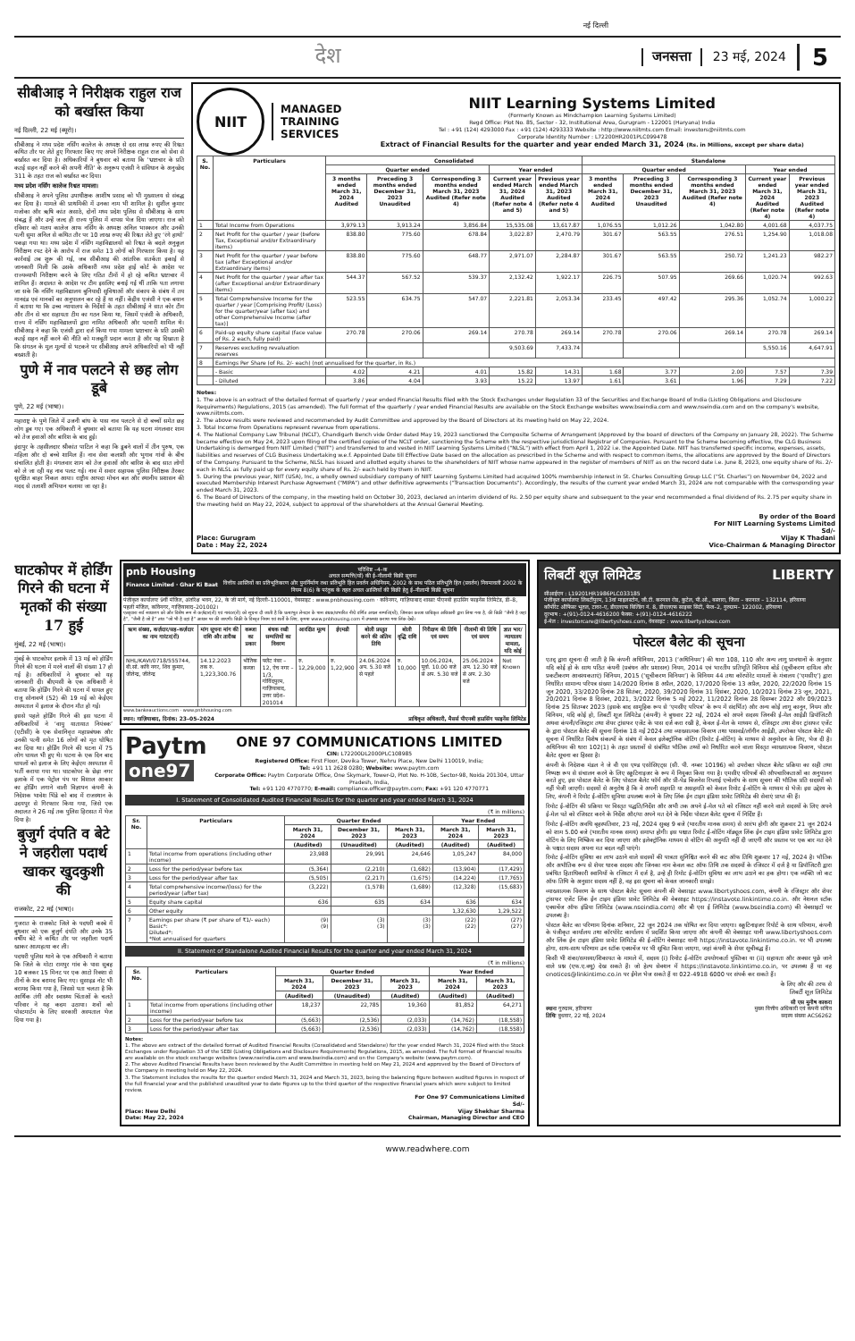नई दिल्ली
देश
जनसत्ता 23 मई, 2024
5
सीबीआइ ने निरीक्षक राहुल राज को बर्खास्त किया
नई दिल्ली, 22 मई (ब्यूरो)।
सीबीआइ ने मध्य प्रदेश नर्सिंग कालेज के अध्यक्ष से दस लाख रुपए की रिश्वत कथित तौर पर लेते हुए गिरफ्तार किए गए अपने निरीक्षक राहुल राज को सेवा से बर्खास्त कर दिया है। अधिकारियों ने बुधवार को बताया कि ‘भ्रष्टाचार के प्रति कतई सहन नहीं करने की अपनी नीति’ के अनुरूप एजंसी ने संविधान के अनुच्छेद 311 के तहत राज को बर्खास्त कर दिया।
मध्य प्रदेश नर्सिंग कालेज रिश्वत मामला।
सीबीआइ ने अपने पुलिस उपाधीक्षक आशीष प्रसाद को भी मुख्यालय से संबद्ध कर दिया है। मामले की प्राथमिकी में उनका नाम भी शामिल है। सुशील कुमार मजोका और ऋषि कांत असाठे, दोनों मध्य प्रदेश पुलिस से सीबीआइ के साथ संबद्ध हैं और उन्हें जल्द ही राज्य पुलिस में वापस भेज दिया जाएगा। राज को रविवार को मलय कालेज आफ नर्सिंग के अध्यक्ष अनिल भास्करन और उनकी पत्नी सुमा अनिल से कथित तौर पर 10 लाख रुपए की रिश्वत लेते हुए ‘रंगे हाथों’ पकड़ा गया था। मध्य प्रदेश में नर्सिंग महाविद्यालयों को रिश्वत के बदले अनुकूल निरीक्षण रपट देने के आरोप में राज समेत 13 लोगों को गिरफ्तार किया है। यह कार्रवाई तब शुरू की गई, जब सीबीआइ की आंतरिक सतर्कता इकाई से जानकारी मिली कि उसके अधिकारी मध्य प्रदेश हाई कोर्ट के आदेश पर राज्यव्यापी निरीक्षण करने के लिए गठित टीमों में हो रहे कथित भ्रष्टाचार में शामिल हैं। अदालत के आदेश पर टीम इसलिए बनाई गई थीं ताकि पता लगाया जा सके कि नर्सिंग महाविद्यालय बुनियादी सुविधाओं और संकाय के संबंध में तय मानदंड एवं मानकों का अनुपालन कर रहे हैं या नहीं। केंद्रीय एजंसी ने एक बयान में बताया था कि उच्च न्यायालय के निर्देशों के तहत सीबीआई ने सात कोर टीम और तीन से चार सहायता टीम का गठन किया था, जिसमें एजंसी के अधिकारी, राज्य में नर्सिंग महाविद्यालयों द्वारा नामित अधिकारी और पटवारी शामिल थे। सीबीआइ ने कहा कि एजंसी द्वारा दर्ज किया गया मामला भ्रष्टाचार के प्रति उसकी कतई सहन नहीं करने की नीति को मजबूती प्रदान करता है और यह दिखाता है कि संगठन के मूल मूल्यों से भटकने पर सीबीआइ अपने अधिकारियों को भी नहीं बख्शती है।
पुणे में नाव पलटने से छह लोग डूबे
पुणे, 22 मई (भाषा)।
महाराष्ट्र के पुणे जिले में उजनी बांध के पास नाव पलटने से दो बच्चों समेत छह लोग डूब गए। एक अधिकारी ने बुधवार को बताया कि यह घटना मंगलवार शाम को तेज हवाओं और बारिश के बाद हुई।
इंदापुर के तहसीलदार श्रीकांत पाटिल ने कहा कि डूबने वालों में तीन पुरुष, एक महिला और दो बच्चे शामिल हैं। नाव सेवा कलाशी और भुगाव गांवों के बीच संचालित होती है। मंगलवार शाम को तेज हवाओं और बारिश के बाद सात लोगों को ले जा रही यह नाव पलट गई। नाव में सवार सहायक पुलिस निरीक्षक तैरकर सुरक्षित बाहर निकल आया। राष्ट्रीय आपदा मोचन बल और स्थानीय प्रशासन की मदद से तलाशी अभियान चलाया जा रहा है।
NIIT
MANAGED
TRAINING
SERVICES
NIIT Learning Systems Limited
(Formerly Known as Mindchampion Learning Systems Limited)
Regd Office: Plot No. 85, Sector - 32, Institutional Area, Gurugram - 122001 (Haryana) India
Tel : +91 (124) 4293000 Fax : +91 (124) 4293333 Website : http://www.niitmts.com Email: investors@niitmts.com
Corporate Identity Number : L72200HR2001PLC099478
Extract of Financial Results for the quarter and year ended March 31, 2024 (Rs. in Millions, except per share data)
| S. No. | Particulars | Consolidated | | | | | Standalone | | | | |
| --- | --- | --- | --- | --- | --- | --- | --- | --- | --- | --- | --- |
| | | Quarter ended | | | Year ended | | Quarter ended | | | Year ended | |
| | | 3 months ended March 31, 2024 Audited | Preceding 3 months ended December 31, 2023 Unaudited | Corresponding 3 months ended March 31, 2023 Audited (Refer note 4) | Current year ended March 31, 2024 Audited (Refer note 4 and 5) | Previous year ended March 31, 2023 Audited (Refer note 4 and 5) | 3 months ended March 31, 2024 Audited | Preceding 3 months ended December 31, 2023 Unaudited | Corresponding 3 months ended March 31, 2023 Audited (Refer note 4) | Current year ended March 31, 2024 Audited (Refer note 4) | Previous year ended March 31, 2023 Audited (Refer note 4) |
| 1 | Total Income from Operations | 3,979.13 | 3,913.24 | 3,856.84 | 15,535.08 | 13,617.87 | 1,076.55 | 1,012.26 | 1,042.80 | 4,001.68 | 4,037.75 |
| 2 | Net Profit for the quarter / year (before Tax, Exceptional and/or Extraordinary items) | 838.80 | 775.60 | 678.84 | 3,022.87 | 2,470.79 | 301.67 | 563.55 | 276.51 | 1,254.90 | 1,018.08 |
| 3 | Net Profit for the quarter / year before tax (after Exceptional and/or Extraordinary items) | 838.80 | 775.60 | 648.77 | 2,971.07 | 2,284.87 | 301.67 | 563.55 | 250.72 | 1,241.23 | 982.27 |
| 4 | Net Profit for the quarter / year after tax (after Exceptional and/or Extraordinary items) | 544.37 | 567.52 | 539.37 | 2,132.42 | 1,922.17 | 226.75 | 507.95 | 269.66 | 1,020.74 | 992.63 |
| 5 | Total Comprehensive Income for the quarter / year [Comprising Profit/ (Loss) for the quarter/year (after tax) and other Comprehensive Income (after tax)] | 523.55 | 634.75 | 547.07 | 2,221.81 | 2,053.34 | 233.45 | 497.42 | 295.36 | 1,052.74 | 1,000.22 |
| 6 | Paid-up equity share capital (face value of Rs. 2 each, fully paid) | 270.78 | 270.06 | 269.14 | 270.78 | 269.14 | 270.78 | 270.06 | 269.14 | 270.78 | 269.14 |
| 7 | Reserves excluding revaluation reserves | | | | 9,503.69 | 7,433.74 | | | | 5,550.16 | 4,647.91 |
| 8 | Earnings Per Share (of Rs. 2/- each) (not annualised for the quarter, in Rs.) | | | | | | | | | | |
| | - Basic | 4.02 | 4.21 | 4.01 | 15.82 | 14.31 | 1.68 | 3.77 | 2.00 | 7.57 | 7.39 |
| | - Diluted | 3.86 | 4.04 | 3.93 | 15.22 | 13.97 | 1.61 | 3.61 | 1.96 | 7.29 | 7.22 |
Notes:
1. The above is an extract of the detailed format of quarterly / year ended Financial Results filed with the Stock Exchanges under Regulation 33 of the Securities and Exchange Board of India (Listing Obligations and Disclosure Requirements) Regulations, 2015 (as amended). The full format of the quarterly / year ended Financial Results are available on the Stock Exchange websites www.bseindia.com and www.nseindia.com and on the company's website, www.niitmts.com.
2. The above results were reviewed and recommended by Audit Committee and approved by the Board of Directors at its meeting held on May 22, 2024.
3. Total Income from Operations represent revenue from operations.
4. The National Company Law Tribunal (NCLT), Chandigarh Bench vide Order dated May 19, 2023 sanctioned the Composite Scheme of Arrangement (Approved by the board of directors of the Company on January 28, 2022). The Scheme became effective on May 24, 2023 upon filing of the certified copies of the NCLT order, sanctioning the Scheme with the respective jurisdictional Registrar of Companies. Pursuant to the Scheme becoming effective, the CLG Business Undertaking is demerged from NIIT Limited ("NIIT") and transferred to and vested in NIIT Learning Systems Limited ("NLSL") with effect from April 1, 2022 i.e. the Appointed Date. NIIT has transferred specific income, expenses, assets, liabilities and reserves of CLG Business Undertaking w.e.f. Appointed Date till Effective Date based on the allocation as prescribed in the Scheme and with respect to common items, the allocations are approved by the Board of Directors of the Company. Pursuant to the Scheme, NLSL has issued and allotted equity shares to the shareholders of NIIT whose name appeared in the register of members of NIIT as on the record date i.e. June 8, 2023, one equity share of Rs. 2/- each in NLSL as fully paid up for every equity share of Rs. 2/- each held by them in NIIT.
5. During the previous year, NIIT (USA), Inc, a wholly owned subsidiary company of NIIT Learning Systems Limited had acquired 100% membership interest in St. Charles Consulting Group LLC ("St. Charles") on November 04, 2022 and executed Membership Interest Purchase Agreement ("MIPA") and other definitive agreements ("Transaction Documents"). Accordingly, the results of the current year ended March 31, 2024 are not comparable with the corresponding year ended March 31, 2023.
6. The Board of Directors of the company, in the meeting held on October 30, 2023, declared an interim dividend of Rs. 2.50 per equity share and subsequent to the year end recommended a final dividend of Rs. 2.75 per equity share in the meeting held on May 22, 2024, subject to approval of the shareholders at the Annual General Meeting.
Place: Gurugram
Date : May 22, 2024
By order of the Board
For NIIT Learning Systems Limited
Sd/-
Vijay K Thadani
Vice-Chairman & Managing Director
घाटकोपर में होर्डिंग गिरने की घटना में मृतकों की संख्या 17 हुई
मुंबई, 22 मई (भाषा)।
मुंबई के घाटकोपर इलाके में 13 मई को होर्डिंग गिरने की घटना में मरने वालों की संख्या 17 हो गई है। अधिकारियों ने बुधवार को यह जानकारी दी। बीएमसी के एक अधिकारी ने बताया कि होर्डिंग गिरने की घटना में घायल हुए राजू सोनावणे (52) की 19 मई को केईएम अस्पताल में इलाज के दौरान मौत हो गई।
इससे पहले होर्डिंग गिरने की इस घटना में अधिकारियों ने ‘वायु यातायात नियंत्रक’ (एटीसी) के एक सेवानिवृत्त महाप्रबंधक और उनकी पत्नी समेत 16 लोगों को मृत घोषित कर दिया था। होर्डिंग गिरने की घटना में 75 लोग घायल भी हुए थे। घटना के एक दिन बाद घायलों को इलाज के लिए केईएम अस्पताल में भर्ती कराया गया था। घाटकोपर के छेड़ा नगर इलाके में एक पेट्रोल पंप पर विशाल आकार का होर्डिंग लगाने वाली विज्ञापन कंपनी के निदेशक भावेश भिंडे को बाद में राजस्थान के उदयपुर से गिरफ्तार किया गया, जिसे एक अदालत ने 26 मई तक पुलिस हिरासत में भेज दिया है।
बुजुर्ग दंपति व बेटे ने जहरीला पदार्थ खाकर खुदकुशी की
राजकोट, 22 मई (भाषा)।
गुजरात के राजकोट जिले के पदधरी कस्बे में बुधवार को एक बुजुर्ग दंपति और उनके 35 वर्षीय बेटे ने कथित तौर पर जहरीला पदार्थ खाकर आत्महत्या कर ली।
पदधरी पुलिस थाने के एक अधिकारी ने बताया कि जिले के मोटा रामपुर गांव के पास सुबह 10 बजकर 15 मिनट पर एक आटो रिक्शा से तीनों के शव बरामद किए गए। सुसाइड नोट भी बरामद किया गया है, जिससे पता चलता है कि आर्थिक तंगी और स्वास्थ्य चिंताओं के चलते परिवार ने यह कदम उठाया। शवों को पोस्टमार्टम के लिए सरकारी अस्पताल भेज दिया गया है।
pnb Housing
Finance Limited · Ghar Ki Baat
परिशिष्ट –4–क
अचल सम्पत्ति(यों) की ई–नीलामी बिक्री सूचना
वित्तीय आस्तियों का प्रतिभूतिकरण और पुनर्निर्माण तथा प्रतिभूति हित प्रवर्तन अधिनियम, 2002 के साथ पठित प्रतिभूति हित (प्रवर्तन) नियमावली 2002 के नियम 8(6) के परंतुक के तहत अचल आस्तियों की बिक्री हेतु ई–नीलामी बिक्री सूचना
पंजीकृत कार्यालयः 9वीं मंजिल, अंतरिक्ष भवन, 22, के जी मार्ग, नई दिल्ली–110001, वेबसाइट : www.pnbhousing.com · कविनगर, गाज़ियाबाद शाखाः पीएनबी हाउसिंग फाइनेंस लिमिटेड, डी–8, पहली मंजिल, कविनगर, गाज़ियाबाद–201002।
एतद्द्वारा सर्व साधारण को और विशेष रूप से कर्ज़दार(रों) एवं गारंटर(रों) को सूचना दी जाती है कि प्रत्याभूत लेनदार के पास बंधक/प्रभारित नीचे वर्णित अचल सम्पत्ति(यों), जिसका कब्जा प्राधिकृत अधिकारी द्वारा लिया गया है, की बिक्री “जैसी है जहां है”, “जैसी है जो है” तथा “जो भी है वहां है” आधार पर की जाएगी। बिक्री के विस्तृत नियम एवं शर्तों के लिए, कृपया www.pnbhousing.com में उपलब्ध कराया गया लिंक देखें।
| ऋण संख्या, कर्ज़दार/सह–कर्ज़दार का नाम गारंटर(रों) | मांग सूचना मांग की राशि और तारीख | कब्जा का प्रकार | बंधक रखी सम्पत्तियों का विवरण | आरक्षित मूल्य | ईएमडी | बोली प्रस्तुत करने की अंतिम तिथि | बोली वृद्धि राशि | निरीक्षण की तिथि एवं समय | नीलामी की तिथि एवं समय | ज्ञात भार/न्यायालय मामला, यदि कोई |
| --- | --- | --- | --- | --- | --- | --- | --- | --- | --- | --- |
| NHL/KAVI/0718/555744, बी.सो. कवि नगर, शिव कुमार, जीतेन्द्र, जीतेन्द्र | 14.12.2023 तक रु. 1,223,300.76 | भौतिक कब्जा | फ्लैट नंबर –12, ऐच नगर –1/3, गोविंदपुरम, गाज़ियाबाद, उत्तर प्रदेश–201014 | रु. 12,29,000 | रु. 1,22,900 | 24.06.2024 अप. 5.30 बजे से पहले | रु. 10,000 | 10.06.2024, पूर्वा. 10.00 बजे से अप. 5.30 बजे | 25.06.2024 अप. 12.30 बजे से अप. 2.30 बजे | Not Known |
www.bankeauctions.com · www.pnbhousing.com
स्थान: गाज़ियाबाद, दिनांक: 23–05–2024 प्राधिकृत अधिकारी, मैसर्स पीएनबी हाउसिंग फाइनेंस लिमिटेड
Paytm
one97
ONE 97 COMMUNICATIONS LIMITED
CIN: L72200DL2000PLC108985
Registered Office: First Floor, Devika Tower, Nehru Place, New Delhi 110019, India;
Tel: +91 11 2628 0280; Website: www.paytm.com
Corporate Office: Paytm Corporate Office, One Skymark, Tower-D, Plot No. H-10B, Sector-98, Noida 201304, Uttar Pradesh, India,
Tel: +91 120 4770770; E-mail: compliance.officer@paytm.com; Fax: +91 120 4770771
I. Statement of Consolidated Audited Financial Results for the quarter and year ended March 31, 2024
(₹ in millions)
| Sr. No. | Particulars | Quarter Ended | | | Year Ended | |
| --- | --- | --- | --- | --- | --- | --- |
| | | March 31, 2024 | December 31, 2023 | March 31, 2023 | March 31, 2024 | March 31, 2023 |
| | | (Audited) | (Unaudited) | (Audited) | (Audited) | (Audited) |
| 1 | Total income from operations (including other income) | 23,988 | 29,991 | 24,646 | 1,05,247 | 84,000 |
| 2 | Loss for the period/year before tax | (5,364) | (2,210) | (1,682) | (13,904) | (17,429) |
| 3 | Loss for the period/year after tax | (5,505) | (2,217) | (1,675) | (14,224) | (17,765) |
| 4 | Total comprehensive income/(loss) for the period/year (after tax) | (3,222) | (1,578) | (1,689) | (12,328) | (15,683) |
| 5 | Equity share capital | 636 | 635 | 634 | 636 | 634 |
| 6 | Other equity | | | | 1,32,630 | 1,29,522 |
| 7 | Earnings per share (₹ per share of ₹1/- each) Basic*: Diluted*: *Not annualised for quarters | (9) (9) | (3) (3) | (3) (3) | (22) (22) | (27) (27) |
II. Statement of Standalone Audited Financial Results for the quarter and year ended March 31, 2024
(₹ in millions)
| Sr. No. | Particulars | Quarter Ended | | | Year Ended | |
| --- | --- | --- | --- | --- | --- | --- |
| | | March 31, 2024 | December 31, 2023 | March 31, 2023 | March 31, 2024 | March 31, 2023 |
| | | (Audited) | (Unaudited) | (Audited) | (Audited) | (Audited) |
| 1 | Total income from operations (including other income) | 18,237 | 22,785 | 19,360 | 81,852 | 64,271 |
| 2 | Loss for the period/year before tax | (5,663) | (2,536) | (2,033) | (14,762) | (18,558) |
| 3 | Loss for the period/year after tax | (5,663) | (2,536) | (2,033) | (14,762) | (18,558) |
Notes:
1. The above are extract of the detailed format of Audited Financial Results (Consolidated and Standalone) for the year ended March 31, 2024 filed with the Stock Exchanges under Regulation 33 of the SEBI (Listing Obligations and Disclosure Requirements) Regulations, 2015, as amended. The full format of financial results are available on the stock exchange websites (www.nseindia.com and www.bseindia.com) and on the Company's website (www.paytm.com).
2. The above Audited Financial Results have been reviewed by the Audit Committee in meeting held on May 21, 2024 and approved by the Board of Directors of the Company in meeting held on May 22, 2024.
3. The Statement includes the results for the quarter ended March 31, 2024 and March 31, 2023, being the balancing figure between audited figures in respect of the full financial year and the published unaudited year to date figures up to the third quarter of the respective financial years which were subject to limited review.
Place: New Delhi
Date: May 22, 2024 For One 97 Communications Limited
Sd/-
Vijay Shekhar Sharma
Chairman, Managing Director and CEO
लिबर्टी शूज़ लिमिटेड LIBERTY
सीआईएन : L19201HR1986PLC033185
पंजीकृत कार्यालयः लिबर्टीपुरम, 13वां माइलस्टोन, जी.टी. करनाल रोड, कुटेल, पी.ओ., बस्तारा, जिला – करनाल – 132114, हरियाणा
कॉर्पोरेट ऑफिसः भूतल, टावर–ए, डीएलएफ बिल्डिंग नं. 8, डीएलएफ साइबर सिटी, फेज–2, गुरुग्राम– 122002, हरियाणा
दूरभाष : +(91)-0124-4616200 फैक्स: +(91)-0124-4616222
ई-मेल : investorcare@libertyshoes.com, वेबसाइट : www.libertyshoes.com
पोस्टल बैलेट की सूचना
एतद् द्वारा सूचना दी जाती है कि कंपनी अधिनियम, 2013 (‘अधिनियम’) की धारा 108, 110 और अन्य लागू प्रावधानों के अनुसार यदि कोई हो के साथ पठित कंपनी (प्रबंधन और प्रशासन) नियम, 2014 एवं भारतीय प्रतिभूति विनिमय बोर्ड (सूचीकरण दायित्व और प्रकटीकरण आवश्यकताएं) विनियम, 2015 (‘सूचीकरण विनियम’) के विनियम 44 तथा कॉरपोरेट मामलों के मंत्रालय (‘एमसीए’) द्वारा निर्धारित सामान्य परिपत्र संख्या 14/2020 दिनांक 8 अप्रैल, 2020, 17/2020 दिनांक 13 अप्रैल, 2020, 22/2020 दिनांक 15 जून 2020, 33/2020 दिनांक 28 सितंबर, 2020, 39/2020 दिनांक 31 दिसंबर, 2020, 10/2021 दिनांक 23 जून, 2021, 20/2021 दिनांक 8 दिसंबर, 2021, 3/2022 दिनांक 5 मई 2022, 11/2022 दिनांक 28 दिसम्बर 2022 और 09/2023 दिनांक 25 सितम्बर 2023 (इसके बाद सामूहिक रूप से ‘एमसीए परिपत्र’ के रूप में संदर्भित) और अन्य कोई लागू कानून, नियम और विनियम, यदि कोई हो, लिबर्टी शूज लिमिटेड (कंपनी) ने बुधवार 22 मई, 2024 को अपने सदस्य जिनकी ई-मेल आईडी डिपॉजिटरी अथवा कंपनी/रजिस्ट्रार तथा शेयर ट्रांसफर एजेंट के पास दर्ज करा रखी है, केवल ई-मेल के माध्यम से, रजिस्ट्रार तथा शेयर ट्रांसफर एजेंट के द्वारा पोस्टल बैलेट की सूचना दिनांक 18 मई 2024 तथा व्याख्यात्मक विवरण तथा पासवर्ड/लॉगीन आईडी, उपरोक्त पोस्टल बैलेट की सूचना में निर्धारित विशेष संकल्पों के संबंध में केवल इलेक्ट्रॉनिक वोटिंग (रिमोट ई-वोटिंग) के माध्यम से अनुमोदन के लिए, भेज दी है। अधिनियम की धारा 102(1) के तहत प्रस्तावों से संबंधित भौतिक तथ्यों को निर्धारित करने वाला विस्तृत व्याख्यात्मक विवरण, पोस्टल बैलेट सूचना का हिस्सा है।
कंपनी के निदेशक मंडल ने जे वी एस एण्ड एसोसिएट्स (सी. पी. नम्बर 10196) को उपरोक्त पोस्टल बैलेट प्रक्रिया का सही तथा निष्पक्ष रूप से संचालन करने के लिए स्क्रूटिनाइजर के रूप में नियुक्त किया गया है। एमसीए परिपत्रों की औपचारिकताओं का अनुपालन करते हुए, इस पोस्टल बैलेट के लिए पोस्टल बैलेट फॉर्म और प्री-पेड बिजनेस रिप्लाई एन्वेलॉप के साथ सूचना की भौतिक प्रति सदस्यों को नहीं भेजी जाएगी। सदस्यों से अनुरोध है कि वे अपनी सहमति या असहमति को केवल रिमोट ई-वोटिंग के माध्यम से भेजें। इस उद्देश्य के लिए, कंपनी ने रिमोट ई-वोटिंग सुविधा उपलब्ध करने के लिए लिंक ईन टाइम इंडिया प्रावेट लिमिटेड की सेवाएं प्राप्त की हैं।
रिमोट ई-वोटिंग की प्रक्रिया पर विस्तृत पद्धति/निर्देश और अभी तक अपने ई-मेल पते को रजिस्टर नहीं करने वाले सदस्यों के लिए अपने ई-मेल पते को रजिस्टर करने के निर्देश और/या अपने मत देने के निर्देश पोस्टल बैलेट सूचना में निर्दिष्ट हैं।
रिमोट ई-वोटिंग अवधि बृहस्पतिवार, 23 मई, 2024 सुबह 9 बजे (भारतीय मानक समय) से आरंभ होगी और शुक्रवार 21 जून 2024 को शाम 5.00 बजे (भारतीय मानक समय) समाप्त होगी। इस पश्चात रिमोट ई-वोटिंग मॉड्यूल लिंक ईन टाइम इंडिया प्रावेट लिमिटेड द्वारा वोटिंग के लिए निष्क्रिय कर दिया जाएगा और इलेक्ट्रॉनिक माध्यम से वोटिंग की अनुमति नहीं दी जाएगी और प्रस्ताव पर एक बार मत देने के पश्चात सदस्य अपना मत बदल नहीं पाएंगे।
रिमोट ई-वोटिंग सुविधा का लाभ उठाने वाले सदस्यों की पात्रता सुनिश्चित करने की कट ऑफ तिथि शुक्रवार 17 मई, 2024 है। भौतिक और अभौतिक रूप से शेयर धारक सदस्य और जिनका नाम केवल कट ऑफ तिथि तक सदस्यों के रजिस्टर में दर्ज है या डिपॉजिटरी द्वारा प्रबंधित हिताधिकारी स्वामियों के रजिस्टर में दर्ज है, उन्हे ही रिमोट ई-वोटिंग सुविधा का लाभ उठाने का हक होगा। एक व्यक्ति जो कट ऑफ तिथि के अनुसार सदस्य नहीं है, वह इस सूचना को केवल जानकारी समझे।
व्याख्यात्मक विवरण के साथ पोस्टल बैलेट सूचना कंपनी की वेबसाइट www.libertyshoes.com, कंपनी के रजिस्ट्रार और शेयर ट्रांसफर एजेंट लिंक ईन टाइम इंडिया प्रावेट लिमिटेड की वेबसाइट https://instavote.linkintime.co.in. और नेशनल स्टॉक एक्सचेंज ऑफ इंडिया लिमिटेड (www.nseindia.com) और बी एस ई लिमिटेड (www.bseindia.com) की वेबसाइटों पर उपलब्ध है।
पोस्टल बैलेट का परिणाम दिनांक शनिवार, 22 जून 2024 तक घोषित कर दिया जाएगा। स्क्रूटिनाइजर रिपोर्ट के साथ परिणाम, कंपनी के पंजीकृत कार्यालय तथा कॉरपोरेट कार्यालय में प्रदर्शित किया जाएगा और कंपनी की वेबसाइट यानी www.libertyshoes.com और लिंक ईन टाइम इंडिया प्रावेट लिमिटेड की ई-वोटिंग वेबसाइट यानी https://instavote.linkintime.co.in. पर भी उपलब्ध होगा, साथ-साथ परिणाम उन स्टॉक एक्सचेंज पर भी सूचित किया जाएगा, जहां कंपनी के शेयर सूचीबद्ध हैं।
किसी भी शंका/समस्या/शिकायत के मामले में, सदस्य (i) रिमोट ई-वोटिंग उपयोगकर्ता पुस्तिका या (ii) सहायता और अक्सर पूछे जाने वाले प्रश्न (एफ.ए.क्यू) देख सकते हैं। जो हेल्प सेक्शन में https://instavote.linkintime.co.in, पर उपलब्ध हैं या वह enotices@linkintime.co.in पर ईमेल भेज सकते हैं या 022-4918 6000 पर संपर्क कर सकते हैं।
के लिए और की तरफ से
लिबर्टी शूज़ लिमिटेड
स्थानः गुरुग्राम, हरियाणा
तिथिः बुधवार, 22 मई, 2024 सी एस मुनीष काकरा
मुख्य वित्तीय अधिकारी एवं कंपनी सचिव
सदस्य संख्या ACS6262
www.readwhere.com